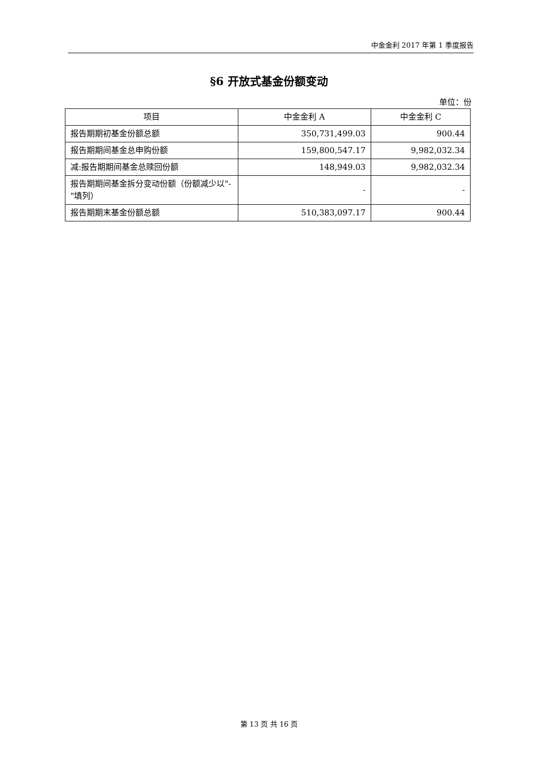中金金利 2017 年第 1 季度报告
§6 开放式基金份额变动
单位：份
| 项目 | 中金金利 A | 中金金利 C |
| --- | --- | --- |
| 报告期期初基金份额总额 | 350,731,499.03 | 900.44 |
| 报告期期间基金总申购份额 | 159,800,547.17 | 9,982,032.34 |
| 减:报告期期间基金总赎回份额 | 148,949.03 | 9,982,032.34 |
| 报告期期间基金拆分变动份额（份额减少以"-"填列） | - | - |
| 报告期期末基金份额总额 | 510,383,097.17 | 900.44 |
第 13 页 共 16 页